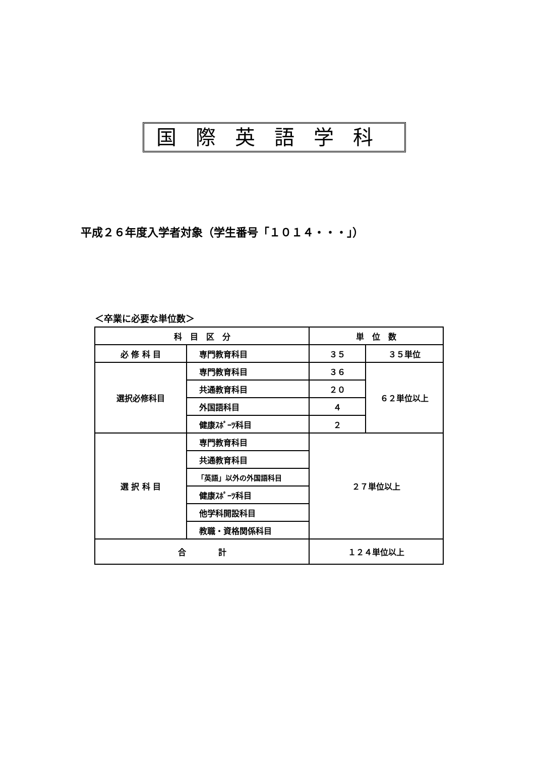国際英語学科
平成２６年度入学者対象（学生番号「１０１４・・・」）
＜卒業に必要な単位数＞
| 科 目 区 分 | | 単 位 数 | |
| --- | --- | --- | --- |
| 必 修 科 目 | 専門教育科目 | ３５ | ３５単位 |
| 選択必修科目 | 専門教育科目 | ３６ | ６２単位以上 |
| | 共通教育科目 | ２０ | |
| | 外国語科目 | ４ | |
| | 健康ｽﾎﾟｰﾂ科目 | ２ | |
| 選 択 科 目 | 専門教育科目 | ２７単位以上 | |
| | 共通教育科目 | | |
| | 「英語」以外の外国語科目 | | |
| | 健康ｽﾎﾟｰﾂ科目 | | |
| | 他学科開設科目 | | |
| | 教職・資格関係科目 | | |
| 合 計 | | １２４単位以上 | |